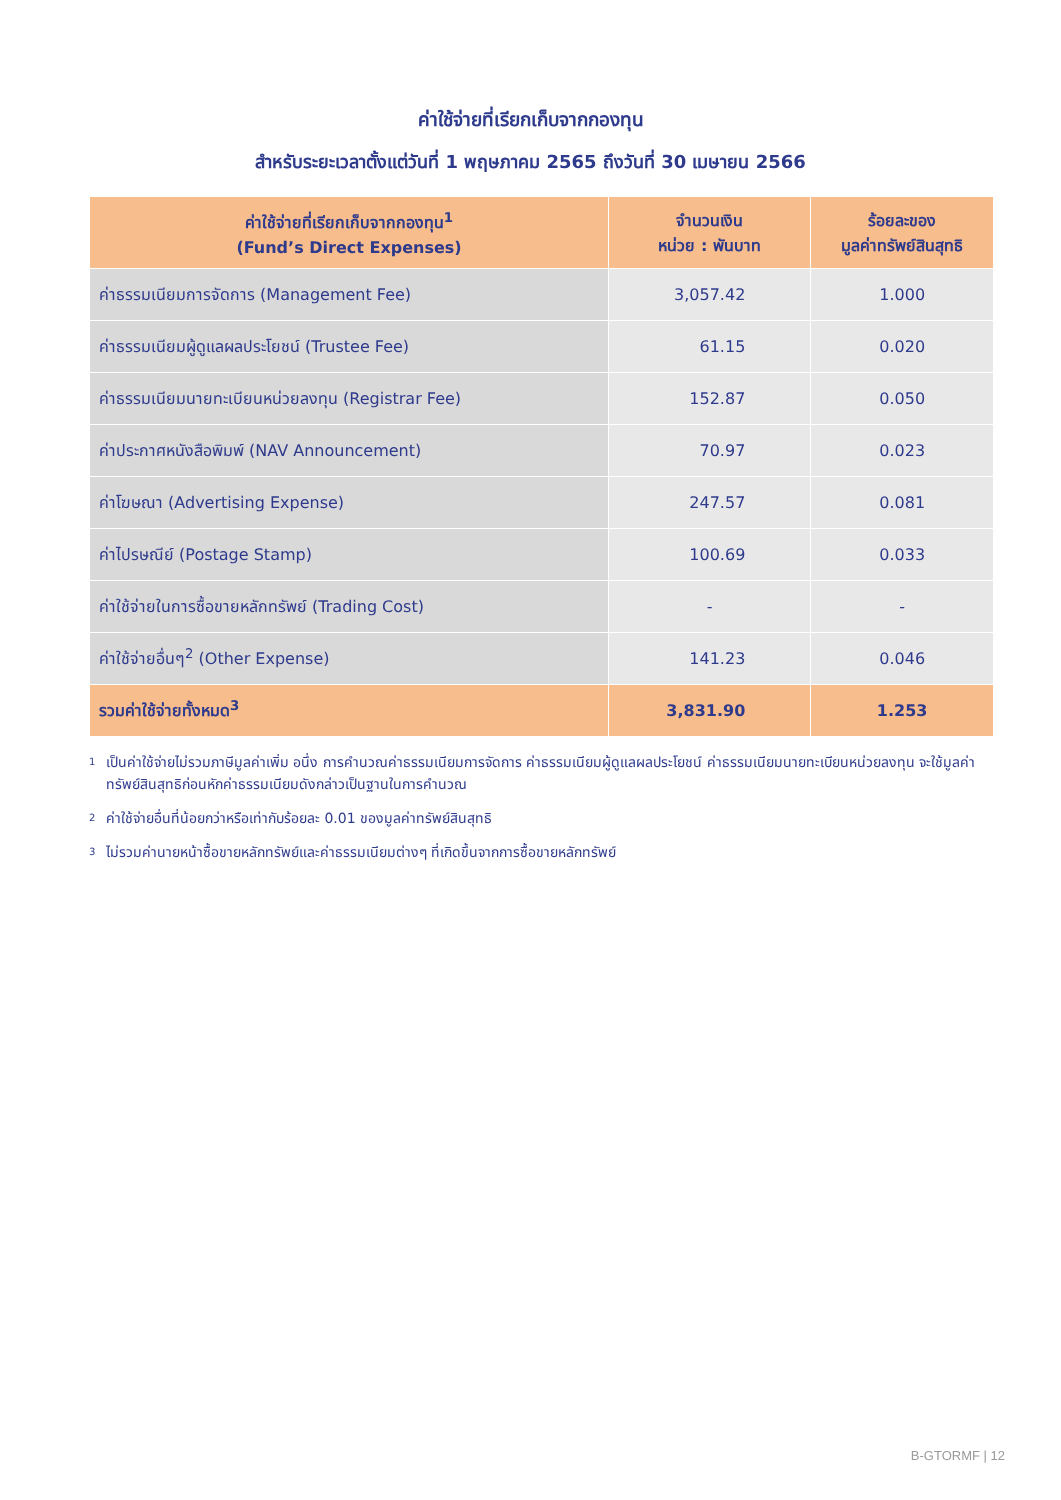ค่าใช้จ่ายที่เรียกเก็บจากกองทุน
สำหรับระยะเวลาตั้งแต่วันที่ 1 พฤษภาคม 2565 ถึงวันที่ 30 เมษายน 2566
| ค่าใช้จ่ายที่เรียกเก็บจากกองทุน<sup>1</sup> (Fund’s Direct Expenses) | จำนวนเงิน หน่วย : พันบาท | ร้อยละของ มูลค่าทรัพย์สินสุทธิ |
| --- | --- | --- |
| ค่าธรรมเนียมการจัดการ (Management Fee) | 3,057.42 | 1.000 |
| ค่าธรรมเนียมผู้ดูแลผลประโยชน์ (Trustee Fee) | 61.15 | 0.020 |
| ค่าธรรมเนียมนายทะเบียนหน่วยลงทุน (Registrar Fee) | 152.87 | 0.050 |
| ค่าประกาศหนังสือพิมพ์ (NAV Announcement) | 70.97 | 0.023 |
| ค่าโฆษณา (Advertising Expense) | 247.57 | 0.081 |
| ค่าไปรษณีย์ (Postage Stamp) | 100.69 | 0.033 |
| ค่าใช้จ่ายในการซื้อขายหลักทรัพย์ (Trading Cost) | - | - |
| ค่าใช้จ่ายอื่นๆ<sup>2</sup> (Other Expense) | 141.23 | 0.046 |
| รวมค่าใช้จ่ายทั้งหมด<sup>3</sup> | 3,831.90 | 1.253 |
<sup>1</sup> เป็นค่าใช้จ่ายไม่รวมภาษีมูลค่าเพิ่ม อนึ่ง การคำนวณค่าธรรมเนียมการจัดการ ค่าธรรมเนียมผู้ดูแลผลประโยชน์ ค่าธรรมเนียมนายทะเบียนหน่วยลงทุน จะใช้มูลค่าทรัพย์สินสุทธิก่อนหักค่าธรรมเนียมดังกล่าวเป็นฐานในการคำนวณ
<sup>2</sup> ค่าใช้จ่ายอื่นที่น้อยกว่าหรือเท่ากับร้อยละ 0.01 ของมูลค่าทรัพย์สินสุทธิ
<sup>3</sup> ไม่รวมค่านายหน้าซื้อขายหลักทรัพย์และค่าธรรมเนียมต่างๆ ที่เกิดขึ้นจากการซื้อขายหลักทรัพย์
B-GTORMF | 12